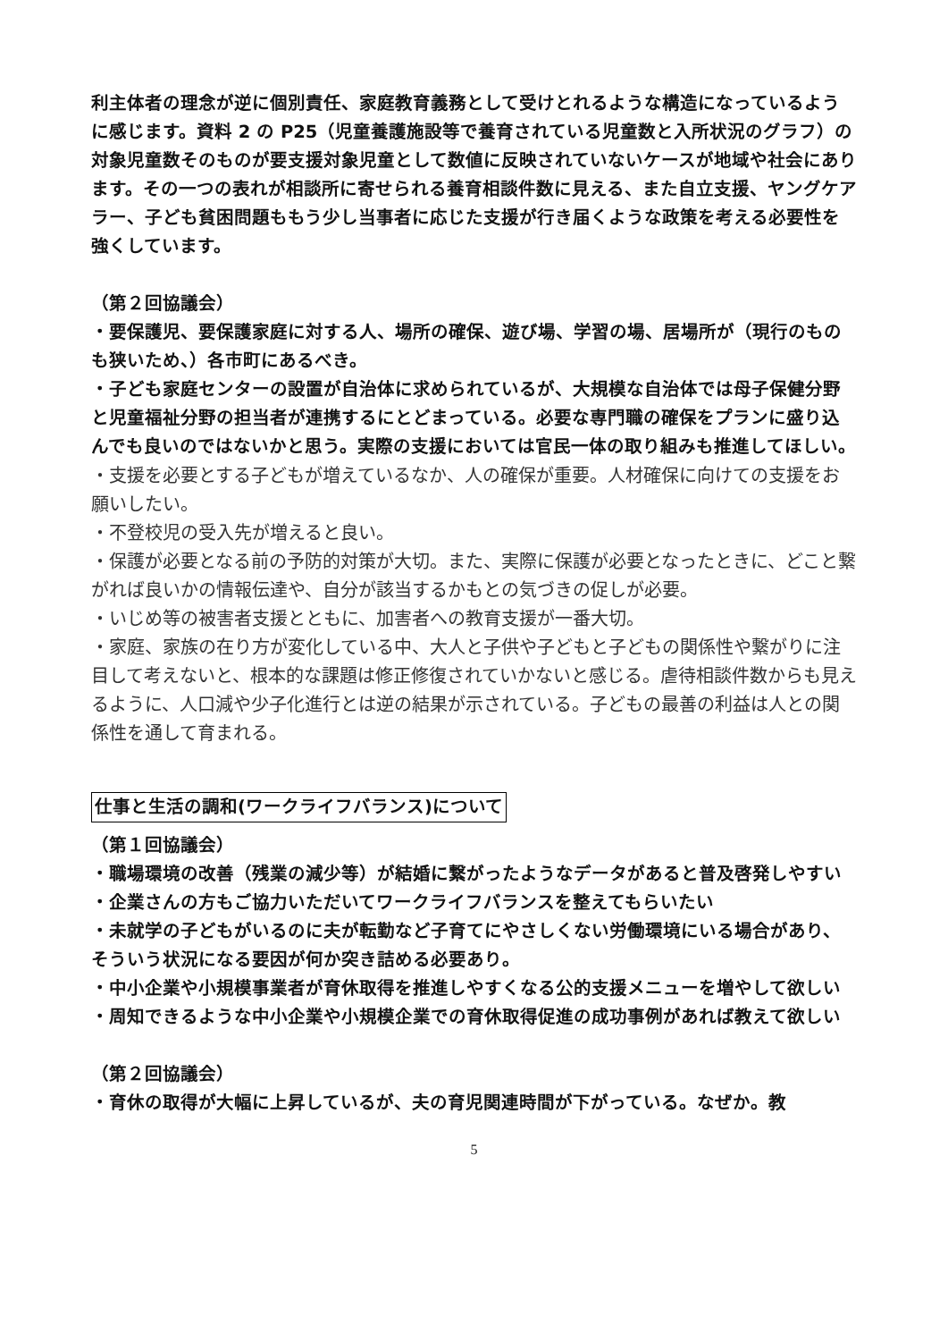利主体者の理念が逆に個別責任、家庭教育義務として受けとれるような構造になっているように感じます。資料 2 の P25（児童養護施設等で養育されている児童数と入所状況のグラフ）の対象児童数そのものが要支援対象児童として数値に反映されていないケースが地域や社会にあります。その一つの表れが相談所に寄せられる養育相談件数に見える、また自立支援、ヤングケアラー、子ども貧困問題ももう少し当事者に応じた支援が行き届くような政策を考える必要性を強くしています。
（第２回協議会）
・要保護児、要保護家庭に対する人、場所の確保、遊び場、学習の場、居場所が（現行のものも狭いため、）各市町にあるべき。
・子ども家庭センターの設置が自治体に求められているが、大規模な自治体では母子保健分野と児童福祉分野の担当者が連携するにとどまっている。必要な専門職の確保をプランに盛り込んでも良いのではないかと思う。実際の支援においては官民一体の取り組みも推進してほしい。
・支援を必要とする子どもが増えているなか、人の確保が重要。人材確保に向けての支援をお願いしたい。
・不登校児の受入先が増えると良い。
・保護が必要となる前の予防的対策が大切。また、実際に保護が必要となったときに、どこと繋がれば良いかの情報伝達や、自分が該当するかもとの気づきの促しが必要。
・いじめ等の被害者支援とともに、加害者への教育支援が一番大切。
・家庭、家族の在り方が変化している中、大人と子供や子どもと子どもの関係性や繋がりに注目して考えないと、根本的な課題は修正修復されていかないと感じる。虐待相談件数からも見えるように、人口減や少子化進行とは逆の結果が示されている。子どもの最善の利益は人との関係性を通して育まれる。
仕事と生活の調和(ワークライフバランス)について
（第１回協議会）
・職場環境の改善（残業の減少等）が結婚に繋がったようなデータがあると普及啓発しやすい
・企業さんの方もご協力いただいてワークライフバランスを整えてもらいたい
・未就学の子どもがいるのに夫が転勤など子育てにやさしくない労働環境にいる場合があり、そういう状況になる要因が何か突き詰める必要あり。
・中小企業や小規模事業者が育休取得を推進しやすくなる公的支援メニューを増やして欲しい
・周知できるような中小企業や小規模企業での育休取得促進の成功事例があれば教えて欲しい
（第２回協議会）
・育休の取得が大幅に上昇しているが、夫の育児関連時間が下がっている。なぜか。教
5